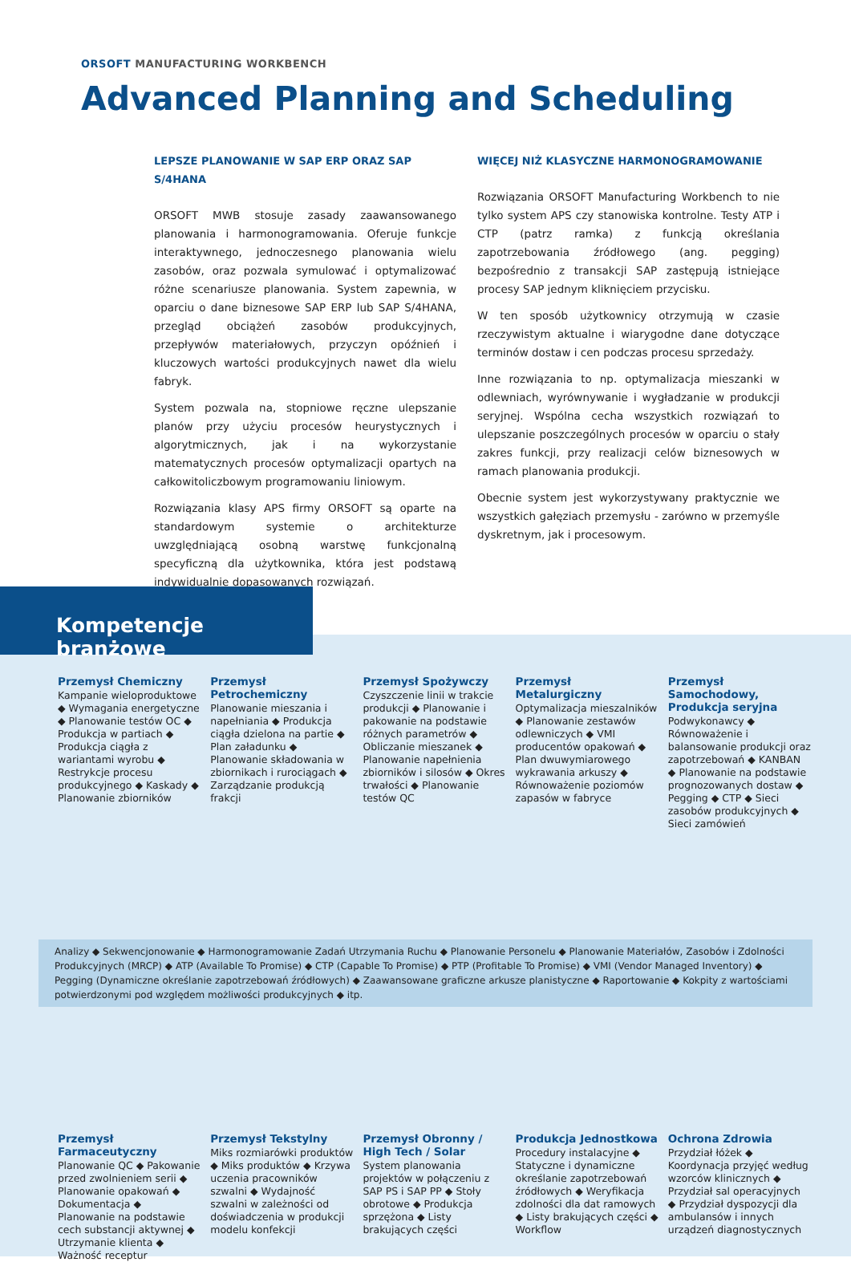ORSOFT MANUFACTURING WORKBENCH
Advanced Planning and Scheduling
LEPSZE PLANOWANIE W SAP ERP ORAZ SAP S/4HANA
ORSOFT MWB stosuje zasady zaawansowanego planowania i harmonogramowania. Oferuje funkcje interaktywnego, jednoczesnego planowania wielu zasobów, oraz pozwala symulować i optymalizować różne scenariusze planowania. System zapewnia, w oparciu o dane biznesowe SAP ERP lub SAP S/4HANA, przegląd obciążeń zasobów produkcyjnych, przepływów materiałowych, przyczyn opóźnień i kluczowych wartości produkcyjnych nawet dla wielu fabryk.
System pozwala na, stopniowe ręczne ulepszanie planów przy użyciu procesów heurystycznych i algorytmicznych, jak i na wykorzystanie matematycznych procesów optymalizacji opartych na całkowitoliczbowym programowaniu liniowym.
Rozwiązania klasy APS firmy ORSOFT są oparte na standardowym systemie o architekturze uwzględniającą osobną warstwę funkcjonalną specyficzną dla użytkownika, która jest podstawą indywidualnie dopasowanych rozwiązań.
WIĘCEJ NIŻ KLASYCZNE HARMONOGRAMOWANIE
Rozwiązania ORSOFT Manufacturing Workbench to nie tylko system APS czy stanowiska kontrolne. Testy ATP i CTP (patrz ramka) z funkcją określania zapotrzebowania źródłowego (ang. pegging) bezpośrednio z transakcji SAP zastępują istniejące procesy SAP jednym kliknięciem przycisku.
W ten sposób użytkownicy otrzymują w czasie rzeczywistym aktualne i wiarygodne dane dotyczące terminów dostaw i cen podczas procesu sprzedaży.
Inne rozwiązania to np. optymalizacja mieszanki w odlewniach, wyrównywanie i wygładzanie w produkcji seryjnej. Wspólna cecha wszystkich rozwiązań to ulepszanie poszczególnych procesów w oparciu o stały zakres funkcji, przy realizacji celów biznesowych w ramach planowania produkcji.
Obecnie system jest wykorzystywany praktycznie we wszystkich gałęziach przemysłu - zarówno w przemyśle dyskretnym, jak i procesowym.
Kompetencje branżowe
Przemysł Chemiczny
Kampanie wieloproduktowe ◆ Wymagania energetyczne ◆ Planowanie testów OC ◆ Produkcja w partiach ◆ Produkcja ciągła z wariantami wyrobu ◆ Restrykcje procesu produkcyjnego ◆ Kaskady ◆ Planowanie zbiorników
Przemysł Petrochemiczny
Planowanie mieszania i napełniania ◆ Produkcja ciągła dzielona na partie ◆ Plan załadunku ◆ Planowanie składowania w zbiornikach i rurociągach ◆ Zarządzanie produkcją frakcji
Przemysł Spożywczy
Czyszczenie linii w trakcie produkcji ◆ Planowanie i pakowanie na podstawie różnych parametrów ◆ Obliczanie mieszanek ◆ Planowanie napełnienia zbiorników i silosów ◆ Okres trwałości ◆ Planowanie testów QC
Przemysł Metalurgiczny
Optymalizacja mieszalników ◆ Planowanie zestawów odlewniczych ◆ VMI producentów opakowań ◆ Plan dwuwymiarowego wykrawania arkuszy ◆ Równoważenie poziomów zapasów w fabryce
Przemysł Samochodowy, Produkcja seryjna
Podwykonawcy ◆ Równoważenie i balansowanie produkcji oraz zapotrzebowań ◆ KANBAN ◆ Planowanie na podstawie prognozowanych dostaw ◆ Pegging ◆ CTP ◆ Sieci zasobów produkcyjnych ◆ Sieci zamówień
Analizy ◆ Sekwencjonowanie ◆ Harmonogramowanie Zadań Utrzymania Ruchu ◆ Planowanie Personelu ◆ Planowanie Materiałów, Zasobów i Zdolności Produkcyjnych (MRCP) ◆ ATP (Available To Promise) ◆ CTP (Capable To Promise) ◆ PTP (Profitable To Promise) ◆ VMI (Vendor Managed Inventory) ◆ Pegging (Dynamiczne określanie zapotrzebowań źródłowych) ◆ Zaawansowane graficzne arkusze planistyczne ◆ Raportowanie ◆ Kokpity z wartościami potwierdzonymi pod względem możliwości produkcyjnych ◆ itp.
Przemysł Farmaceutyczny
Planowanie QC ◆ Pakowanie przed zwolnieniem serii ◆ Planowanie opakowań ◆ Dokumentacja ◆ Planowanie na podstawie cech substancji aktywnej ◆ Utrzymanie klienta ◆ Ważność receptur
Przemysł Tekstylny
Miks rozmiarówki produktów ◆ Miks produktów ◆ Krzywa uczenia pracowników szwalni ◆ Wydajność szwalni w zależności od doświadczenia w produkcji modelu konfekcji
Przemysł Obronny / High Tech / Solar
System planowania projektów w połączeniu z SAP PS i SAP PP ◆ Stoły obrotowe ◆ Produkcja sprzężona ◆ Listy brakujących części
Produkcja Jednostkowa
Procedury instalacyjne ◆ Statyczne i dynamiczne określanie zapotrzebowań źródłowych ◆ Weryfikacja zdolności dla dat ramowych ◆ Listy brakujących części ◆ Workflow
Ochrona Zdrowia
Przydział łóżek ◆ Koordynacja przyjęć według wzorców klinicznych ◆ Przydział sal operacyjnych ◆ Przydział dyspozycji dla ambulansów i innych urządzeń diagnostycznych